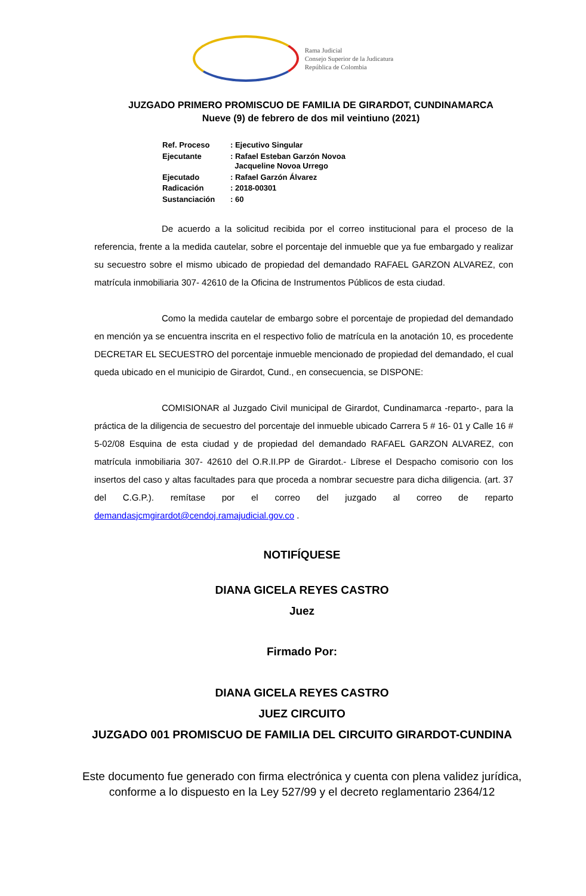Rama Judicial
Consejo Superior de la Judicatura
República de Colombia
JUZGADO PRIMERO PROMISCUO DE FAMILIA DE GIRARDOT, CUNDINAMARCA
Nueve (9) de febrero de dos mil veintiuno (2021)
| Ref. Proceso | : Ejecutivo Singular |
| Ejecutante | : Rafael Esteban Garzón Novoa Jacqueline Novoa Urrego |
| Ejecutado | : Rafael Garzón Álvarez |
| Radicación | : 2018-00301 |
| Sustanciación | : 60 |
De acuerdo a la solicitud recibida por el correo institucional para el proceso de la referencia, frente a la medida cautelar, sobre el porcentaje del inmueble que ya fue embargado y realizar su secuestro sobre el mismo ubicado de propiedad del demandado RAFAEL GARZON ALVAREZ, con matrícula inmobiliaria 307- 42610 de la Oficina de Instrumentos Públicos de esta ciudad.
Como la medida cautelar de embargo sobre el porcentaje de propiedad del demandado en mención ya se encuentra inscrita en el respectivo folio de matrícula en la anotación 10, es procedente DECRETAR EL SECUESTRO del porcentaje inmueble mencionado de propiedad del demandado, el cual queda ubicado en el municipio de Girardot, Cund., en consecuencia, se DISPONE:
COMISIONAR al Juzgado Civil municipal de Girardot, Cundinamarca -reparto-, para la práctica de la diligencia de secuestro del porcentaje del inmueble ubicado Carrera 5 # 16- 01 y Calle 16 # 5-02/08 Esquina de esta ciudad y de propiedad del demandado RAFAEL GARZON ALVAREZ, con matrícula inmobiliaria 307- 42610 del O.R.II.PP de Girardot.- Líbrese el Despacho comisorio con los insertos del caso y altas facultades para que proceda a nombrar secuestre para dicha diligencia. (art. 37 del C.G.P.). remítase por el correo del juzgado al correo de reparto demandasjcmgirardot@cendoj.ramajudicial.gov.co .
NOTIFÍQUESE
DIANA GICELA REYES CASTRO
Juez
Firmado Por:
DIANA GICELA REYES CASTRO
JUEZ CIRCUITO
JUZGADO 001 PROMISCUO DE FAMILIA DEL CIRCUITO GIRARDOT-CUNDINA
Este documento fue generado con firma electrónica y cuenta con plena validez jurídica,
conforme a lo dispuesto en la Ley 527/99 y el decreto reglamentario 2364/12